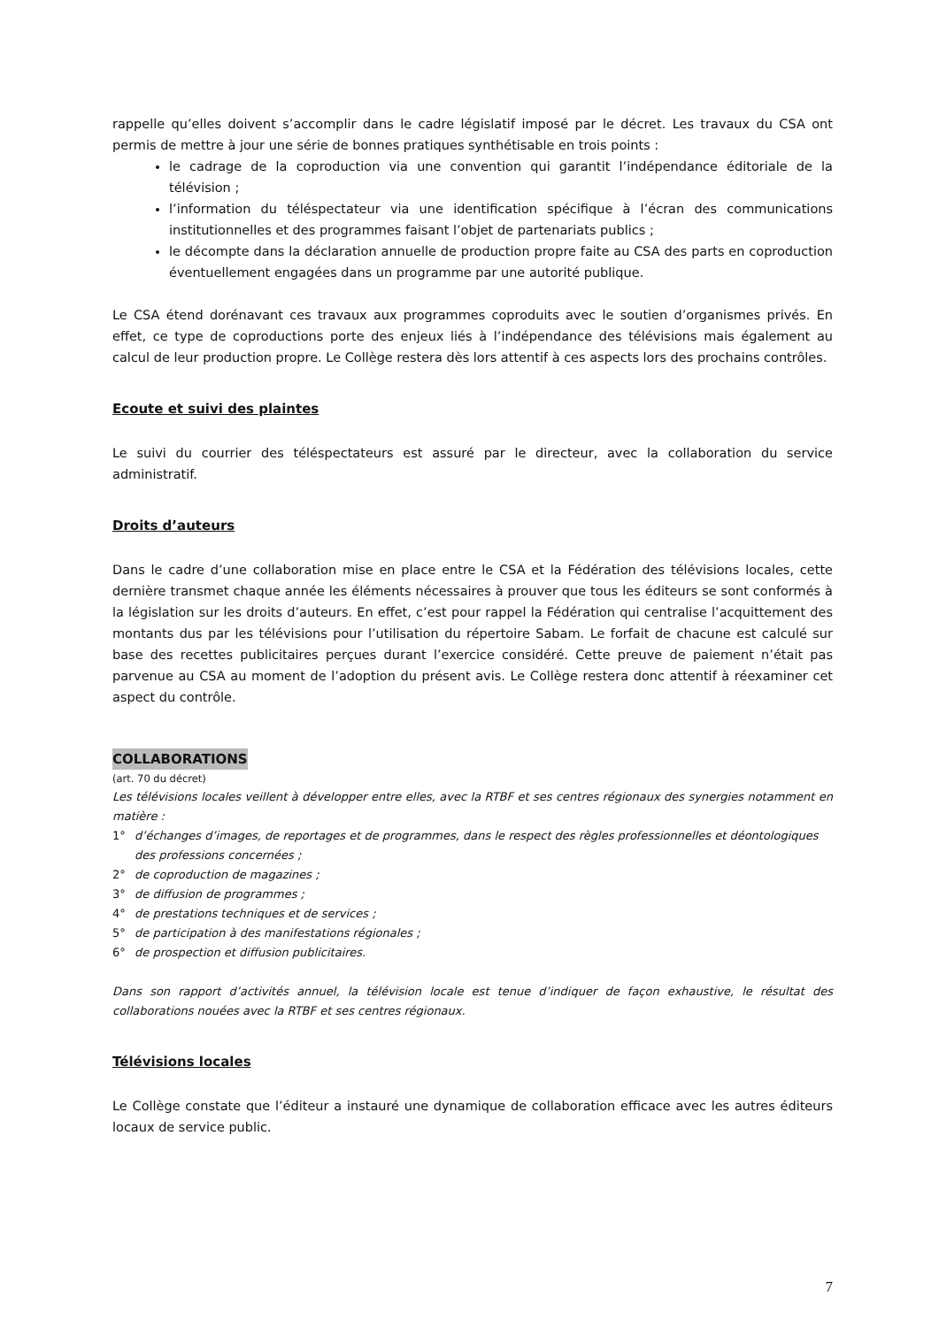rappelle qu’elles doivent s’accomplir dans le cadre législatif imposé par le décret. Les travaux du CSA ont permis de mettre à jour une série de bonnes pratiques synthétisable en trois points :
le cadrage de la coproduction via une convention qui garantit l’indépendance éditoriale de la télévision ;
l’information du téléspectateur via une identification spécifique à l’écran des communications institutionnelles et des programmes faisant l’objet de partenariats publics ;
le décompte dans la déclaration annuelle de production propre faite au CSA des parts en coproduction éventuellement engagées dans un programme par une autorité publique.
Le CSA étend dorénavant ces travaux aux programmes coproduits avec le soutien d’organismes privés. En effet, ce type de coproductions porte des enjeux liés à l’indépendance des télévisions mais également au calcul de leur production propre. Le Collège restera dès lors attentif à ces aspects lors des prochains contrôles.
Ecoute et suivi des plaintes
Le suivi du courrier des téléspectateurs est assuré par le directeur, avec la collaboration du service administratif.
Droits d’auteurs
Dans le cadre d’une collaboration mise en place entre le CSA et la Fédération des télévisions locales, cette dernière transmet chaque année les éléments nécessaires à prouver que tous les éditeurs se sont conformés à la législation sur les droits d’auteurs. En effet, c’est pour rappel la Fédération qui centralise l’acquittement des montants dus par les télévisions pour l’utilisation du répertoire Sabam. Le forfait de chacune est calculé sur base des recettes publicitaires perçues durant l’exercice considéré. Cette preuve de paiement n’était pas parvenue au CSA au moment de l’adoption du présent avis. Le Collège restera donc attentif à réexaminer cet aspect du contrôle.
COLLABORATIONS
(art. 70 du décret)
Les télévisions locales veillent à développer entre elles, avec la RTBF et ses centres régionaux des synergies notamment en matière :
1° d’échanges d’images, de reportages et de programmes, dans le respect des règles professionnelles et déontologiques des professions concernées ;
2° de coproduction de magazines ;
3° de diffusion de programmes ;
4° de prestations techniques et de services ;
5° de participation à des manifestations régionales ;
6° de prospection et diffusion publicitaires.
Dans son rapport d’activités annuel, la télévision locale est tenue d’indiquer de façon exhaustive, le résultat des collaborations nouées avec la RTBF et ses centres régionaux.
Télévisions locales
Le Collège constate que l’éditeur a instauré une dynamique de collaboration efficace avec les autres éditeurs locaux de service public.
7